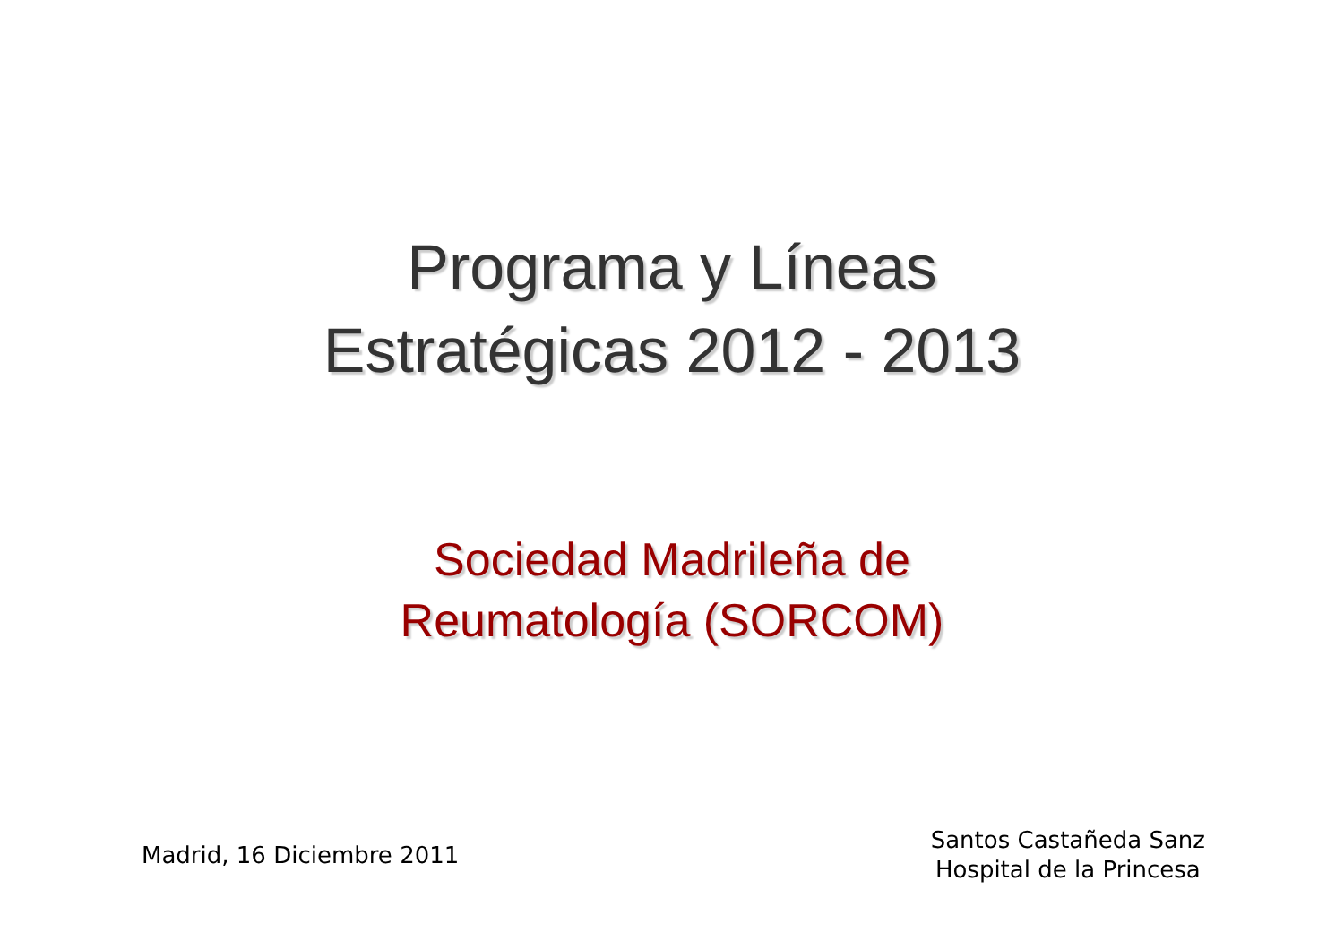Programa y Líneas
Estratégicas 2012 - 2013
Sociedad Madrileña de
Reumatología (SORCOM)
Madrid, 16 Diciembre 2011
Santos Castañeda Sanz
Hospital de la Princesa